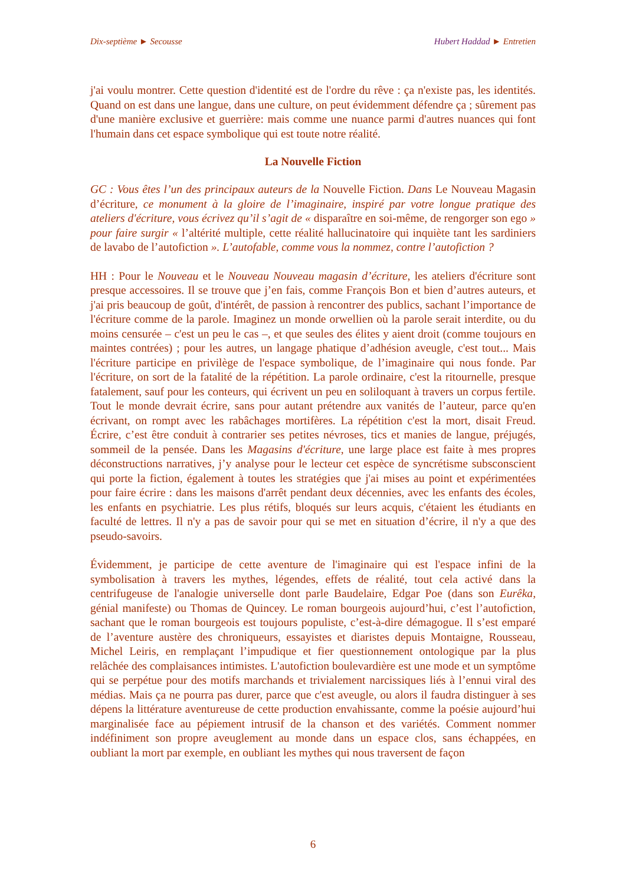Dix-septième ► Secousse Hubert Haddad ► Entretien
j'ai voulu montrer. Cette question d'identité est de l'ordre du rêve : ça n'existe pas, les identités. Quand on est dans une langue, dans une culture, on peut évidemment défendre ça ; sûrement pas d'une manière exclusive et guerrière: mais comme une nuance parmi d'autres nuances qui font l'humain dans cet espace symbolique qui est toute notre réalité.
La Nouvelle Fiction
GC : Vous êtes l’un des principaux auteurs de la Nouvelle Fiction. Dans Le Nouveau Magasin d’écriture, ce monument à la gloire de l’imaginaire, inspiré par votre longue pratique des ateliers d'écriture, vous écrivez qu’il s’agit de « disparaître en soi-même, de rengorger son ego » pour faire surgir « l’altérité multiple, cette réalité hallucinatoire qui inquiète tant les sardiniers de lavabo de l’autofiction ». L’autofable, comme vous la nommez, contre l’autofiction ?
HH : Pour le Nouveau et le Nouveau Nouveau magasin d’écriture, les ateliers d'écriture sont presque accessoires. Il se trouve que j’en fais, comme François Bon et bien d’autres auteurs, et j'ai pris beaucoup de goût, d'intérêt, de passion à rencontrer des publics, sachant l’importance de l'écriture comme de la parole. Imaginez un monde orwellien où la parole serait interdite, ou du moins censurée – c'est un peu le cas –, et que seules des élites y aient droit (comme toujours en maintes contrées) ; pour les autres, un langage phatique d’adhésion aveugle, c'est tout... Mais l'écriture participe en privilège de l'espace symbolique, de l’imaginaire qui nous fonde. Par l'écriture, on sort de la fatalité de la répétition. La parole ordinaire, c'est la ritournelle, presque fatalement, sauf pour les conteurs, qui écrivent un peu en soliloquant à travers un corpus fertile. Tout le monde devrait écrire, sans pour autant prétendre aux vanités de l’auteur, parce qu'en écrivant, on rompt avec les rabâchages mortifères. La répétition c'est la mort, disait Freud. Écrire, c’est être conduit à contrarier ses petites névroses, tics et manies de langue, préjugés, sommeil de la pensée. Dans les Magasins d'écriture, une large place est faite à mes propres déconstructions narratives, j’y analyse pour le lecteur cet espèce de syncrétisme subsconscient qui porte la fiction, également à toutes les stratégies que j'ai mises au point et expérimentées pour faire écrire : dans les maisons d'arrêt pendant deux décennies, avec les enfants des écoles, les enfants en psychiatrie. Les plus rétifs, bloqués sur leurs acquis, c'étaient les étudiants en faculté de lettres. Il n'y a pas de savoir pour qui se met en situation d’écrire, il n'y a que des pseudo-savoirs.
Évidemment, je participe de cette aventure de l'imaginaire qui est l'espace infini de la symbolisation à travers les mythes, légendes, effets de réalité, tout cela activé dans la centrifugeuse de l'analogie universelle dont parle Baudelaire, Edgar Poe (dans son Eurêka, génial manifeste) ou Thomas de Quincey. Le roman bourgeois aujourd’hui, c’est l’autofiction, sachant que le roman bourgeois est toujours populiste, c’est-à-dire démagogue. Il s’est emparé de l’aventure austère des chroniqueurs, essayistes et diaristes depuis Montaigne, Rousseau, Michel Leiris, en remplaçant l’impudique et fier questionnement ontologique par la plus relâchée des complaisances intimistes. L'autofiction boulevardière est une mode et un symptôme qui se perpétue pour des motifs marchands et trivialement narcissiques liés à l’ennui viral des médias. Mais ça ne pourra pas durer, parce que c'est aveugle, ou alors il faudra distinguer à ses dépens la littérature aventureuse de cette production envahissante, comme la poésie aujourd’hui marginalisée face au pépiement intrusif de la chanson et des variétés. Comment nommer indéfiniment son propre aveuglement au monde dans un espace clos, sans échappées, en oubliant la mort par exemple, en oubliant les mythes qui nous traversent de façon
6